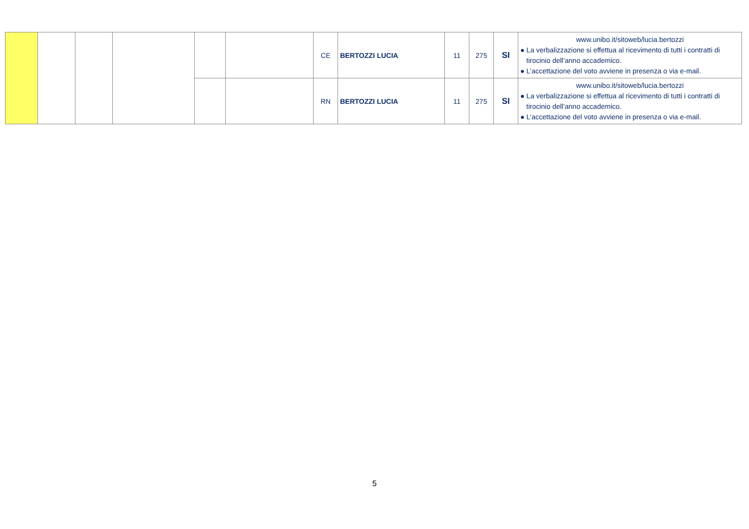| | | | | | | CE | BERTOZZI LUCIA | 11 | 275 | SI | www.unibo.it/sitoweb/lucia.bertozzi ● La verbalizzazione si effettua al ricevimento di tutti i contratti di tirocinio dell’anno accademico. ● L’accettazione del voto avviene in presenza o via e-mail. |
| | | | | | | RN | BERTOZZI LUCIA | 11 | 275 | SI | www.unibo.it/sitoweb/lucia.bertozzi ● La verbalizzazione si effettua al ricevimento di tutti i contratti di tirocinio dell’anno accademico. ● L’accettazione del voto avviene in presenza o via e-mail. |
5